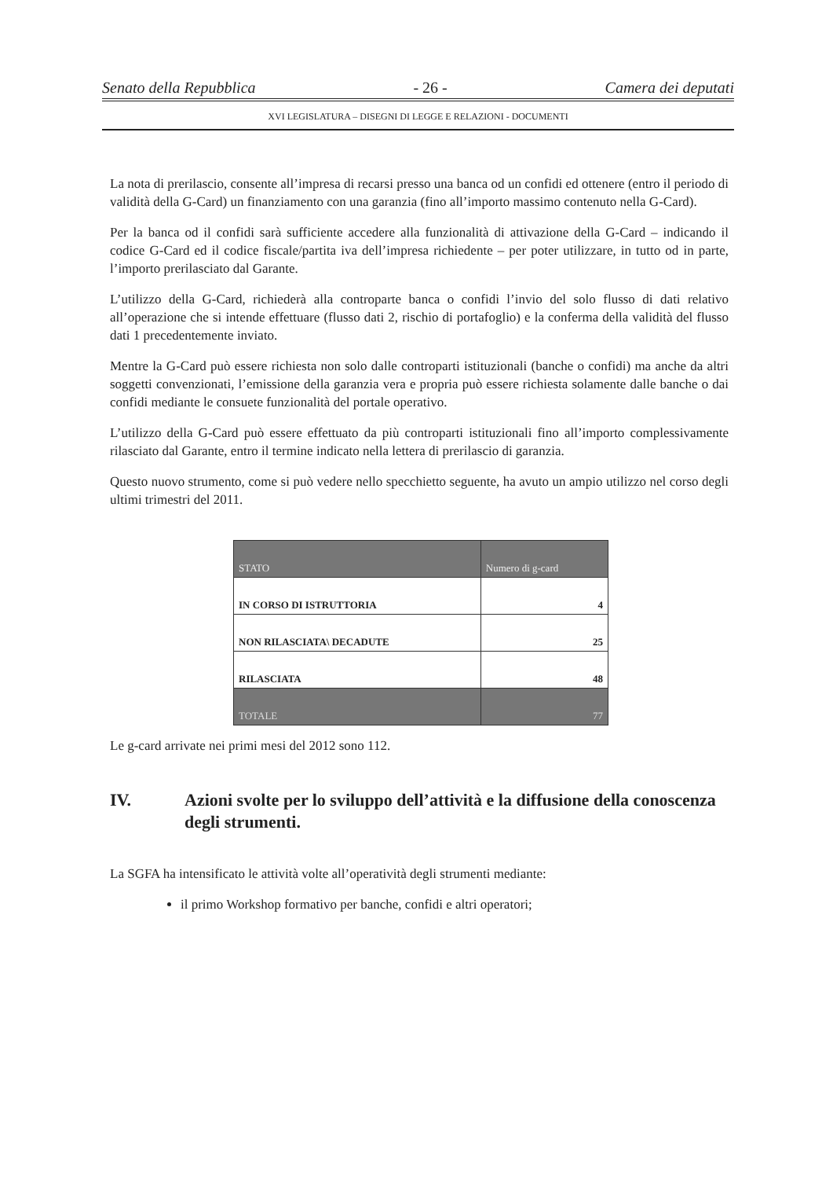Senato della Repubblica - 26 - Camera dei deputati
XVI LEGISLATURA – DISEGNI DI LEGGE E RELAZIONI - DOCUMENTI
La nota di prerilascio, consente all’impresa di recarsi presso una banca od un confidi ed ottenere (entro il periodo di validità della G-Card) un finanziamento con una garanzia (fino all’importo massimo contenuto nella G-Card).
Per la banca od il confidi sarà sufficiente accedere alla funzionalità di attivazione della G-Card – indicando il codice G-Card ed il codice fiscale/partita iva dell’impresa richiedente – per poter utilizzare, in tutto od in parte, l’importo prerilasciato dal Garante.
L’utilizzo della G-Card, richiederà alla controparte banca o confidi l’invio del solo flusso di dati relativo all’operazione che si intende effettuare (flusso dati 2, rischio di portafoglio) e la conferma della validità del flusso dati 1 precedentemente inviato.
Mentre la G-Card può essere richiesta non solo dalle controparti istituzionali (banche o confidi) ma anche da altri soggetti convenzionati, l’emissione della garanzia vera e propria può essere richiesta solamente dalle banche o dai confidi mediante le consuete funzionalità del portale operativo.
L’utilizzo della G-Card può essere effettuato da più controparti istituzionali fino all’importo complessivamente rilasciato dal Garante, entro il termine indicato nella lettera di prerilascio di garanzia.
Questo nuovo strumento, come si può vedere nello specchietto seguente, ha avuto un ampio utilizzo nel corso degli ultimi trimestri del 2011.
| STATO | Numero di g-card |
| --- | --- |
| IN CORSO DI ISTRUTTORIA | 4 |
| NON RILASCIATA\ DECADUTE | 25 |
| RILASCIATA | 48 |
| TOTALE | 77 |
Le g-card arrivate nei primi mesi del 2012 sono 112.
IV. Azioni svolte per lo sviluppo dell’attività e la diffusione della conoscenza degli strumenti.
La SGFA ha intensificato le attività volte all’operatività degli strumenti mediante:
il primo Workshop formativo per banche, confidi e altri operatori;